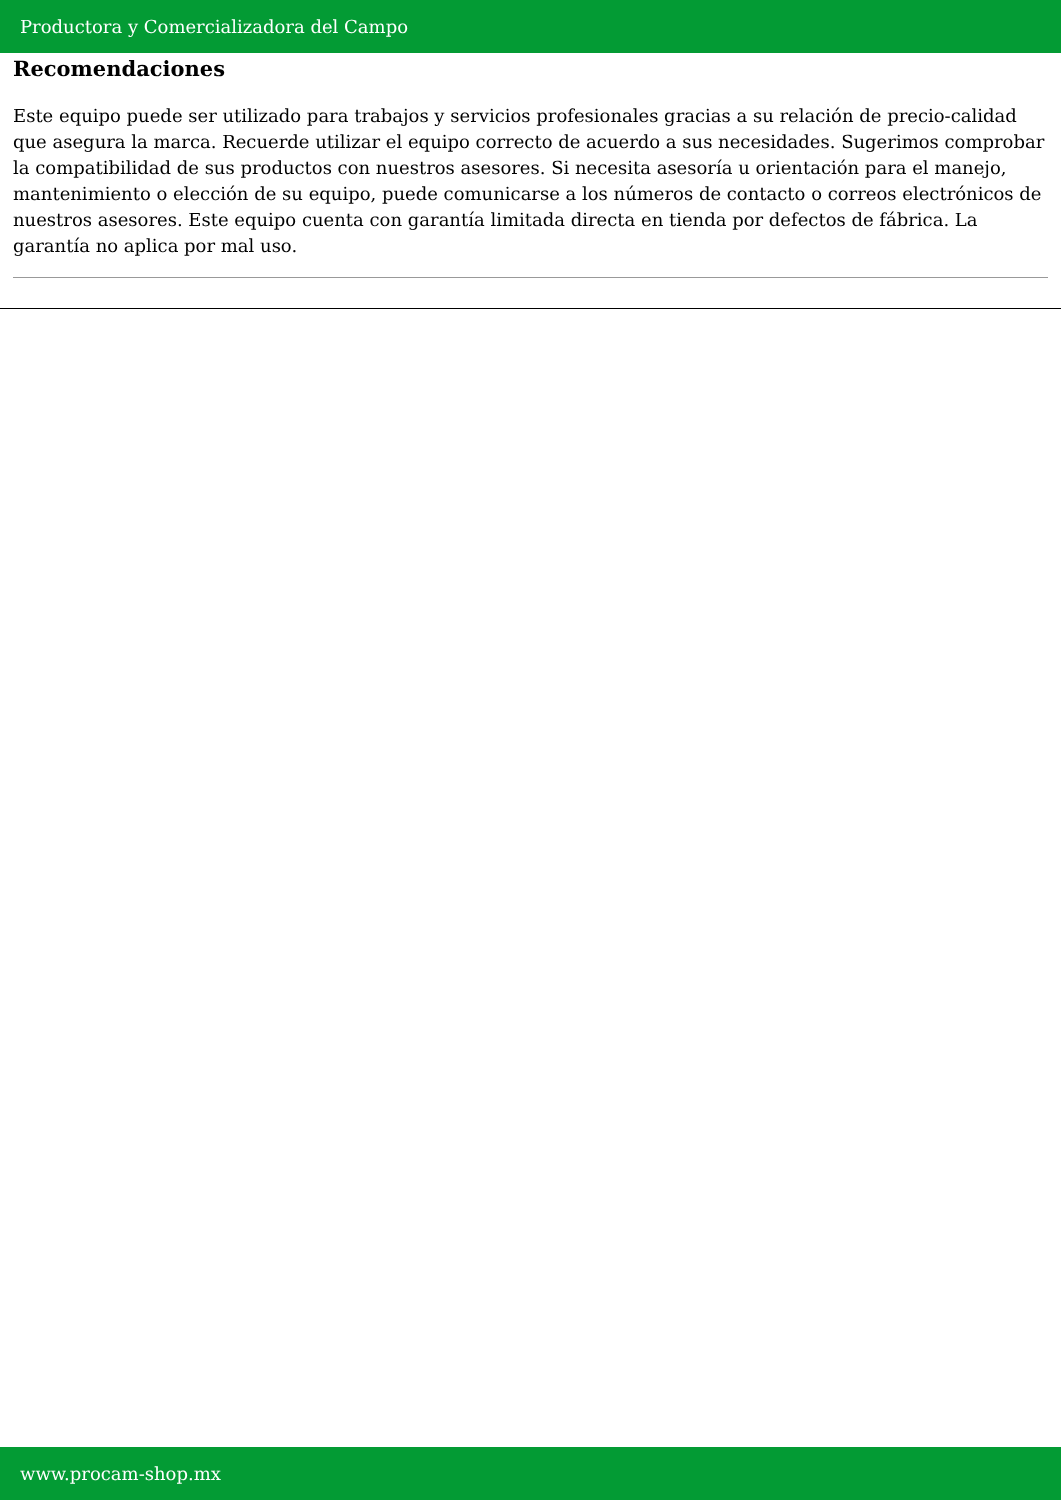Productora y Comercializadora del Campo
Recomendaciones
Este equipo puede ser utilizado para trabajos y servicios profesionales gracias a su relación de precio-calidad que asegura la marca. Recuerde utilizar el equipo correcto de acuerdo a sus necesidades. Sugerimos comprobar la compatibilidad de sus productos con nuestros asesores. Si necesita asesoría u orientación para el manejo, mantenimiento o elección de su equipo, puede comunicarse a los números de contacto o correos electrónicos de nuestros asesores. Este equipo cuenta con garantía limitada directa en tienda por defectos de fábrica. La garantía no aplica por mal uso.
www.procam-shop.mx